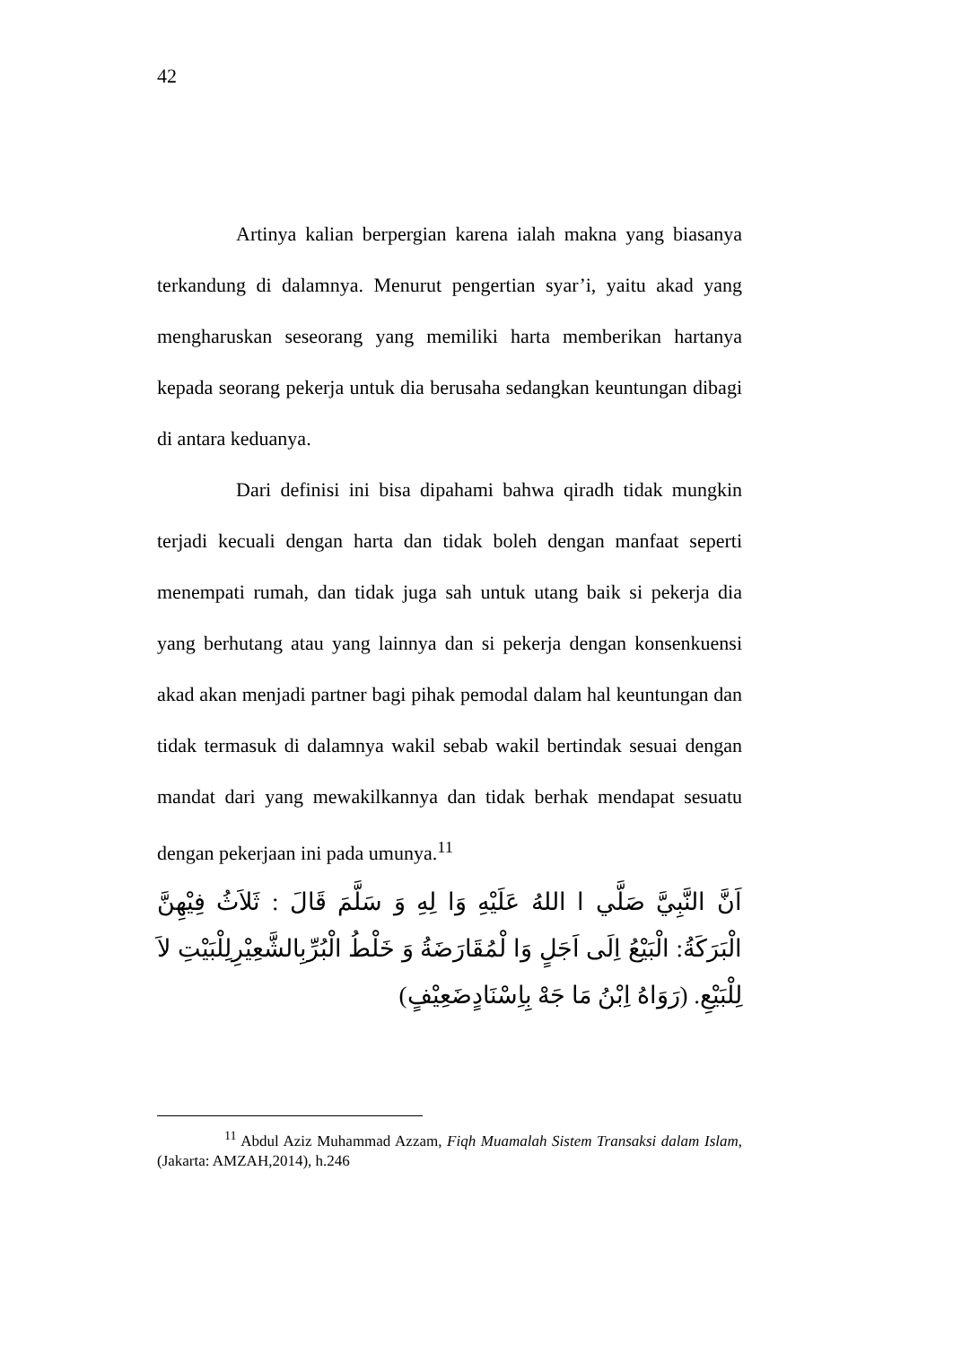42
Artinya kalian berpergian karena ialah makna yang biasanya terkandung di dalamnya. Menurut pengertian syar’i, yaitu akad yang mengharuskan seseorang yang memiliki harta memberikan hartanya kepada seorang pekerja untuk dia berusaha sedangkan keuntungan dibagi di antara keduanya.
Dari definisi ini bisa dipahami bahwa qiradh tidak mungkin terjadi kecuali dengan harta dan tidak boleh dengan manfaat seperti menempati rumah, dan tidak juga sah untuk utang baik si pekerja dia yang berhutang atau yang lainnya dan si pekerja dengan konsenkuensi akad akan menjadi partner bagi pihak pemodal dalam hal keuntungan dan tidak termasuk di dalamnya wakil sebab wakil bertindak sesuai dengan mandat dari yang mewakilkannya dan tidak berhak mendapat sesuatu dengan pekerjaan ini pada umunya.<sup>11</sup>
اَنَّ النَّبِيَّ صَلَّي ا اللهُ عَلَيْهِ وَا لِهِ وَ سَلَّمَ قَالَ : ثَلاَثُ فِيْهِنَّ الْبَرَكَةُ: الْبَيْعُ اِلَى اَجَلٍ وَا لْمُقَارَضَةُ وَ خَلْطُ الْبُرِّبِالشَّعِيْرِلِلْبَيْتِ لاَ لِلْبَيْعِ. (رَوَاهُ اِبْنُ مَا جَهْ بِاِسْنَادٍضَعِيْفٍ)
<sup>11</sup> Abdul Aziz Muhammad Azzam, Fiqh Muamalah Sistem Transaksi dalam Islam, (Jakarta: AMZAH,2014), h.246